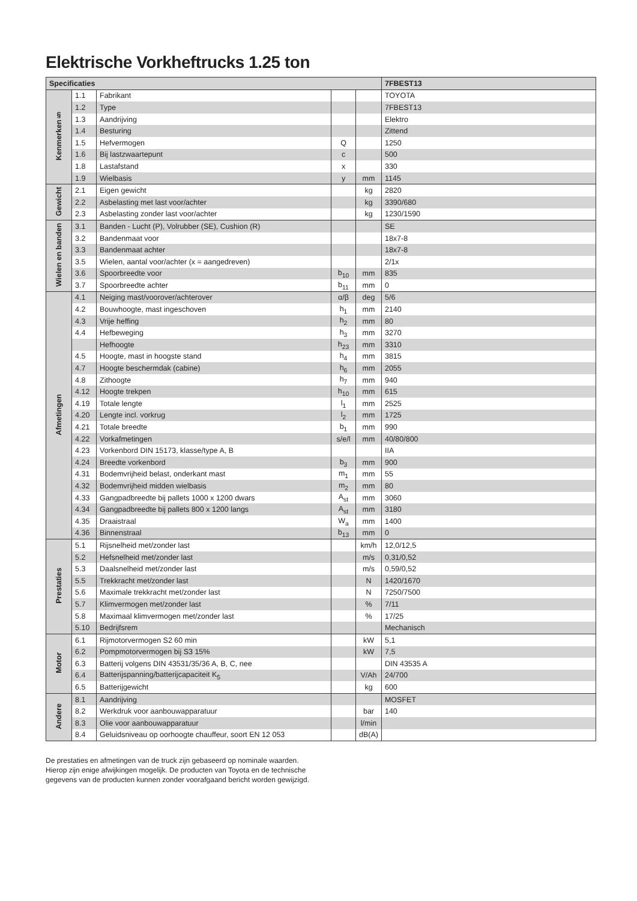Elektrische Vorkheftrucks 1.25 ton
| Specificaties | | | | | 7FBEST13 |
| --- | --- | --- | --- | --- | --- |
| Kenmerken§ | 1.1 | Fabrikant | | | TOYOTA |
| | 1.2 | Type | | | 7FBEST13 |
| | 1.3 | Aandrijving | | | Elektro |
| | 1.4 | Besturing | | | Zittend |
| | 1.5 | Hefvermogen | Q | | 1250 |
| | 1.6 | Bij lastzwaartepunt | c | | 500 |
| | 1.8 | Lastafstand | x | | 330 |
| | 1.9 | Wielbasis | y | mm | 1145 |
| Gewicht | 2.1 | Eigen gewicht | | kg | 2820 |
| | 2.2 | Asbelasting met last voor/achter | | kg | 3390/680 |
| | 2.3 | Asbelasting zonder last voor/achter | | kg | 1230/1590 |
| Wielen en banden | 3.1 | Banden - Lucht (P), Volrubber (SE), Cushion (R) | | | SE |
| | 3.2 | Bandenmaat voor | | | 18x7-8 |
| | 3.3 | Bandenmaat achter | | | 18x7-8 |
| | 3.5 | Wielen, aantal voor/achter (x = aangedreven) | | | 2/1x |
| | 3.6 | Spoorbreedte voor | b<sub>10</sub> | mm | 835 |
| | 3.7 | Spoorbreedte achter | b<sub>11</sub> | mm | 0 |
| Afmetingen | 4.1 | Neiging mast/voorover/achterover | α/β | deg | 5/6 |
| | 4.2 | Bouwhoogte, mast ingeschoven | h<sub>1</sub> | mm | 2140 |
| | 4.3 | Vrije heffing | h<sub>2</sub> | mm | 80 |
| | 4.4 | Hefbeweging | h<sub>3</sub> | mm | 3270 |
| | | Hefhoogte | h<sub>23</sub> | mm | 3310 |
| | 4.5 | Hoogte, mast in hoogste stand | h<sub>4</sub> | mm | 3815 |
| | 4.7 | Hoogte beschermdak (cabine) | h<sub>6</sub> | mm | 2055 |
| | 4.8 | Zithoogte | h<sub>7</sub> | mm | 940 |
| | 4.12 | Hoogte trekpen | h<sub>10</sub> | mm | 615 |
| | 4.19 | Totale lengte | l<sub>1</sub> | mm | 2525 |
| | 4.20 | Lengte incl. vorkrug | l<sub>2</sub> | mm | 1725 |
| | 4.21 | Totale breedte | b<sub>1</sub> | mm | 990 |
| | 4.22 | Vorkafmetingen | s/e/l | mm | 40/80/800 |
| | 4.23 | Vorkenbord DIN 15173, klasse/type A, B | | | IIA |
| | 4.24 | Breedte vorkenbord | b<sub>3</sub> | mm | 900 |
| | 4.31 | Bodemvrijheid belast, onderkant mast | m<sub>1</sub> | mm | 55 |
| | 4.32 | Bodemvrijheid midden wielbasis | m<sub>2</sub> | mm | 80 |
| | 4.33 | Gangpadbreedte bij pallets 1000 x 1200 dwars | A<sub>st</sub> | mm | 3060 |
| | 4.34 | Gangpadbreedte bij pallets 800 x 1200 langs | A<sub>st</sub> | mm | 3180 |
| | 4.35 | Draaistraal | W<sub>a</sub> | mm | 1400 |
| | 4.36 | Binnenstraal | b<sub>13</sub> | mm | 0 |
| Prestaties | 5.1 | Rijsnelheid met/zonder last | | km/h | 12,0/12,5 |
| | 5.2 | Hefsnelheid met/zonder last | | m/s | 0,31/0,52 |
| | 5.3 | Daalsnelheid met/zonder last | | m/s | 0,59/0,52 |
| | 5.5 | Trekkracht met/zonder last | | N | 1420/1670 |
| | 5.6 | Maximale trekkracht met/zonder last | | N | 7250/7500 |
| | 5.7 | Klimvermogen met/zonder last | | % | 7/11 |
| | 5.8 | Maximaal klimvermogen met/zonder last | | % | 17/25 |
| | 5.10 | Bedrijfsrem | | | Mechanisch |
| Motor | 6.1 | Rijmotorvermogen S2 60 min | | kW | 5,1 |
| | 6.2 | Pompmotorvermogen bij S3 15% | | kW | 7,5 |
| | 6.3 | Batterij volgens DIN 43531/35/36 A, B, C, nee | | | DIN 43535 A |
| | 6.4 | Batterijspanning/batterijcapaciteit K<sub>5</sub> | | V/Ah | 24/700 |
| | 6.5 | Batterijgewicht | | kg | 600 |
| Andere | 8.1 | Aandrijving | | | MOSFET |
| | 8.2 | Werkdruk voor aanbouwapparatuur | | bar | 140 |
| | 8.3 | Olie voor aanbouwapparatuur | | l/min | |
| | 8.4 | Geluidsniveau op oorhoogte chauffeur, soort EN 12 053 | | dB(A) | |
De prestaties en afmetingen van de truck zijn gebaseerd op nominale waarden.
Hierop zijn enige afwijkingen mogelijk. De producten van Toyota en de technische
gegevens van de producten kunnen zonder voorafgaand bericht worden gewijzigd.